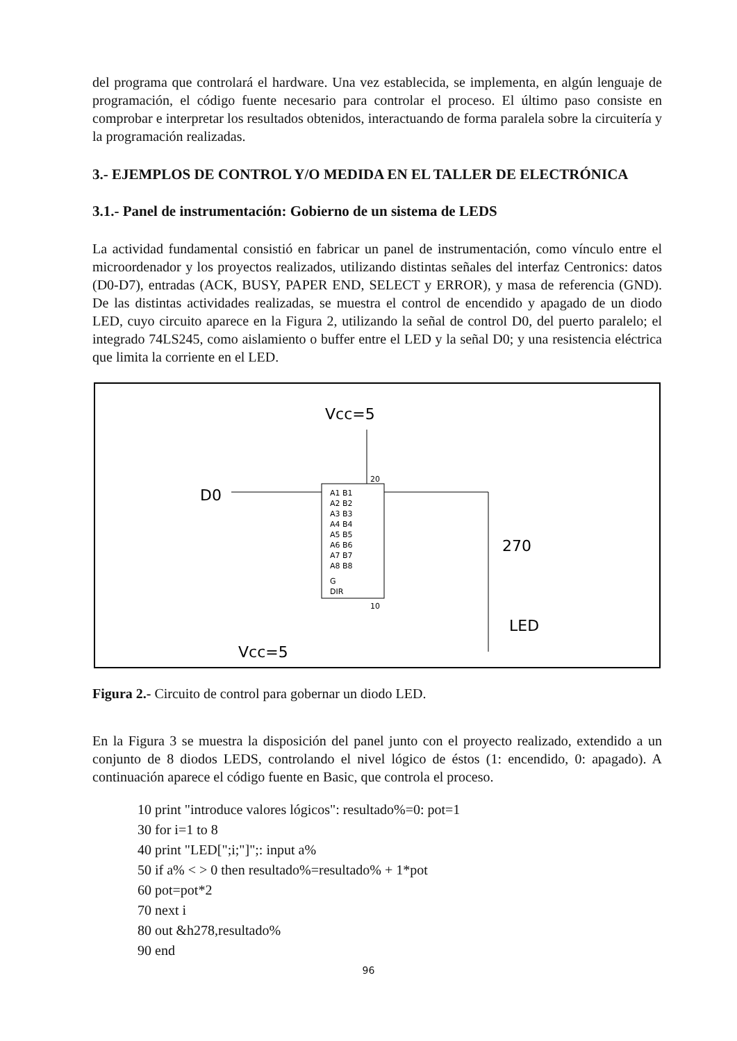del programa que controlará el hardware. Una vez establecida, se implementa, en algún lenguaje de programación, el código fuente necesario para controlar el proceso. El último paso consiste en comprobar e interpretar los resultados obtenidos, interactuando de forma paralela sobre la circuitería y la programación realizadas.
3.- EJEMPLOS DE CONTROL Y/O MEDIDA EN EL TALLER DE ELECTRÓNICA
3.1.- Panel de instrumentación: Gobierno de un sistema de LEDS
La actividad fundamental consistió en fabricar un panel de instrumentación, como vínculo entre el microordenador y los proyectos realizados, utilizando distintas señales del interfaz Centronics: datos (D0-D7), entradas (ACK, BUSY, PAPER END, SELECT y ERROR), y masa de referencia (GND). De las distintas actividades realizadas, se muestra el control de encendido y apagado de un diodo LED, cuyo circuito aparece en la Figura 2, utilizando la señal de control D0, del puerto paralelo; el integrado 74LS245, como aislamiento o buffer entre el LED y la señal D0; y una resistencia eléctrica que limita la corriente en el LED.
Vcc=5
D0
A1 B1
A2 B2
A3 B3
A4 B4
A5 B5
A6 B6
A7 B7
A8 B8
G
DIR
20
10
270
LED
Vcc=5
Figura 2.- Circuito de control para gobernar un diodo LED.
En la Figura 3 se muestra la disposición del panel junto con el proyecto realizado, extendido a un conjunto de 8 diodos LEDS, controlando el nivel lógico de éstos (1: encendido, 0: apagado). A continuación aparece el código fuente en Basic, que controla el proceso.
10 print "introduce valores lógicos": resultado%=0: pot=1
30 for i=1 to 8
40 print "LED[";i;"]";: input a%
50 if a% < > 0 then resultado%=resultado% + 1*pot
60 pot=pot*2
70 next i
80 out &h278,resultado%
90 end
96